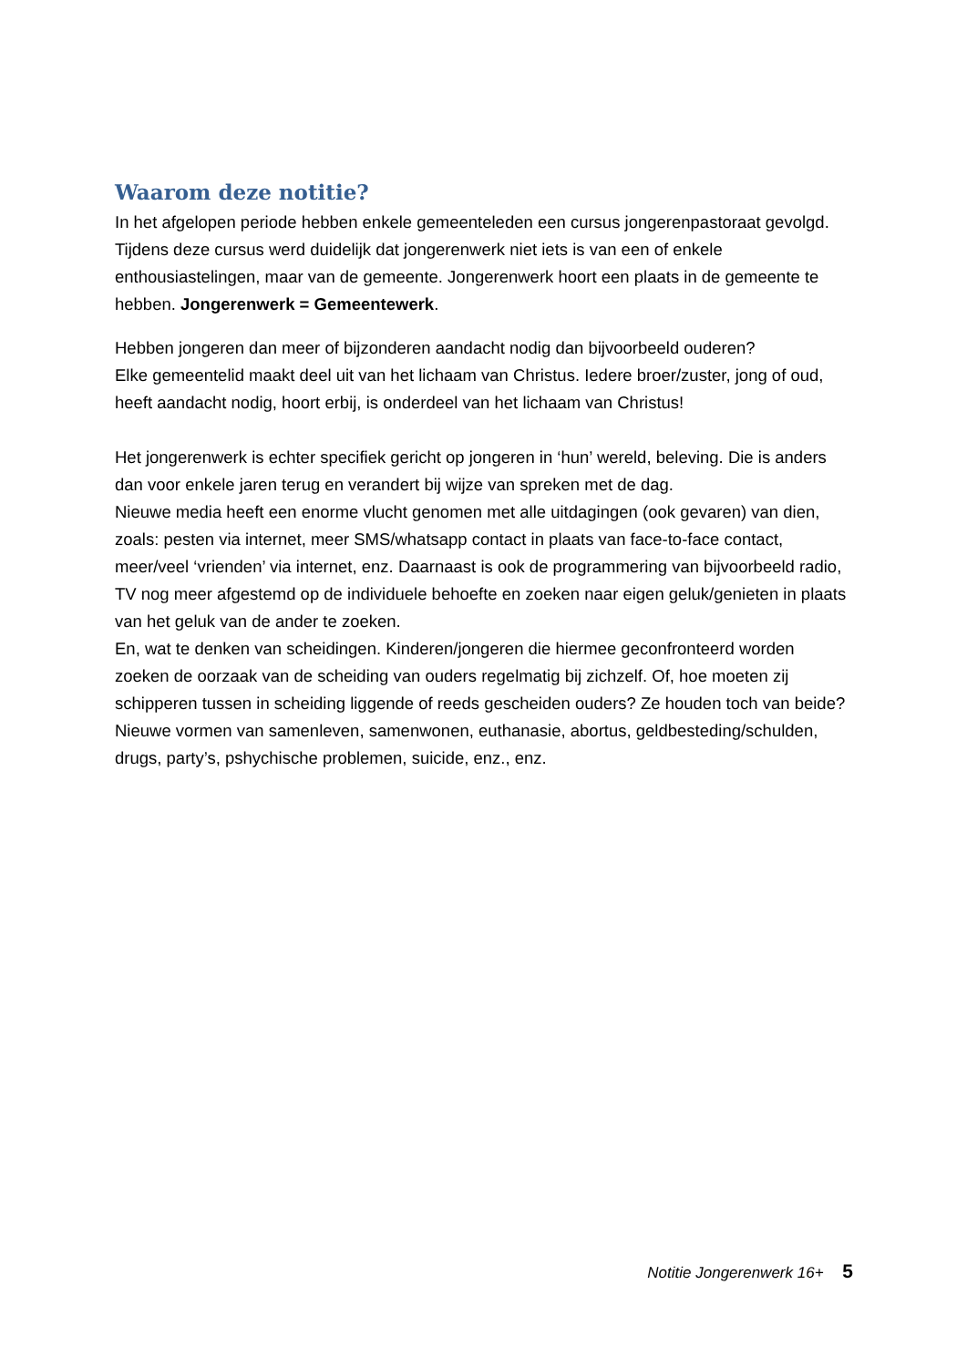Waarom deze notitie?
In het afgelopen periode hebben enkele gemeenteleden een cursus jongerenpastoraat gevolgd. Tijdens deze cursus werd duidelijk dat jongerenwerk niet iets is van een of enkele enthousiastelingen, maar van de gemeente. Jongerenwerk hoort een plaats in de gemeente te hebben. Jongerenwerk = Gemeentewerk.
Hebben jongeren dan meer of bijzonderen aandacht nodig dan bijvoorbeeld ouderen?
Elke gemeentelid maakt deel uit van het lichaam van Christus. Iedere broer/zuster, jong of oud, heeft aandacht nodig, hoort erbij, is onderdeel van het lichaam van Christus!
Het jongerenwerk is echter specifiek gericht op jongeren in ‘hun’ wereld, beleving. Die is anders dan voor enkele jaren terug en verandert bij wijze van spreken met de dag.
Nieuwe media heeft een enorme vlucht genomen met alle uitdagingen (ook gevaren) van dien, zoals: pesten via internet, meer SMS/whatsapp contact in plaats van face-to-face contact, meer/veel ‘vrienden’ via internet, enz. Daarnaast is ook de programmering van bijvoorbeeld radio, TV nog meer afgestemd op de individuele behoefte en zoeken naar eigen geluk/genieten in plaats van het geluk van de ander te zoeken.
En, wat te denken van scheidingen. Kinderen/jongeren die hiermee geconfronteerd worden zoeken de oorzaak van de scheiding van ouders regelmatig bij zichzelf. Of, hoe moeten zij schipperen tussen in scheiding liggende of reeds gescheiden ouders? Ze houden toch van beide?
Nieuwe vormen van samenleven, samenwonen, euthanasie, abortus, geldbesteding/schulden, drugs, party’s, pshychische problemen, suicide, enz., enz.
Notitie Jongerenwerk 16+ 5